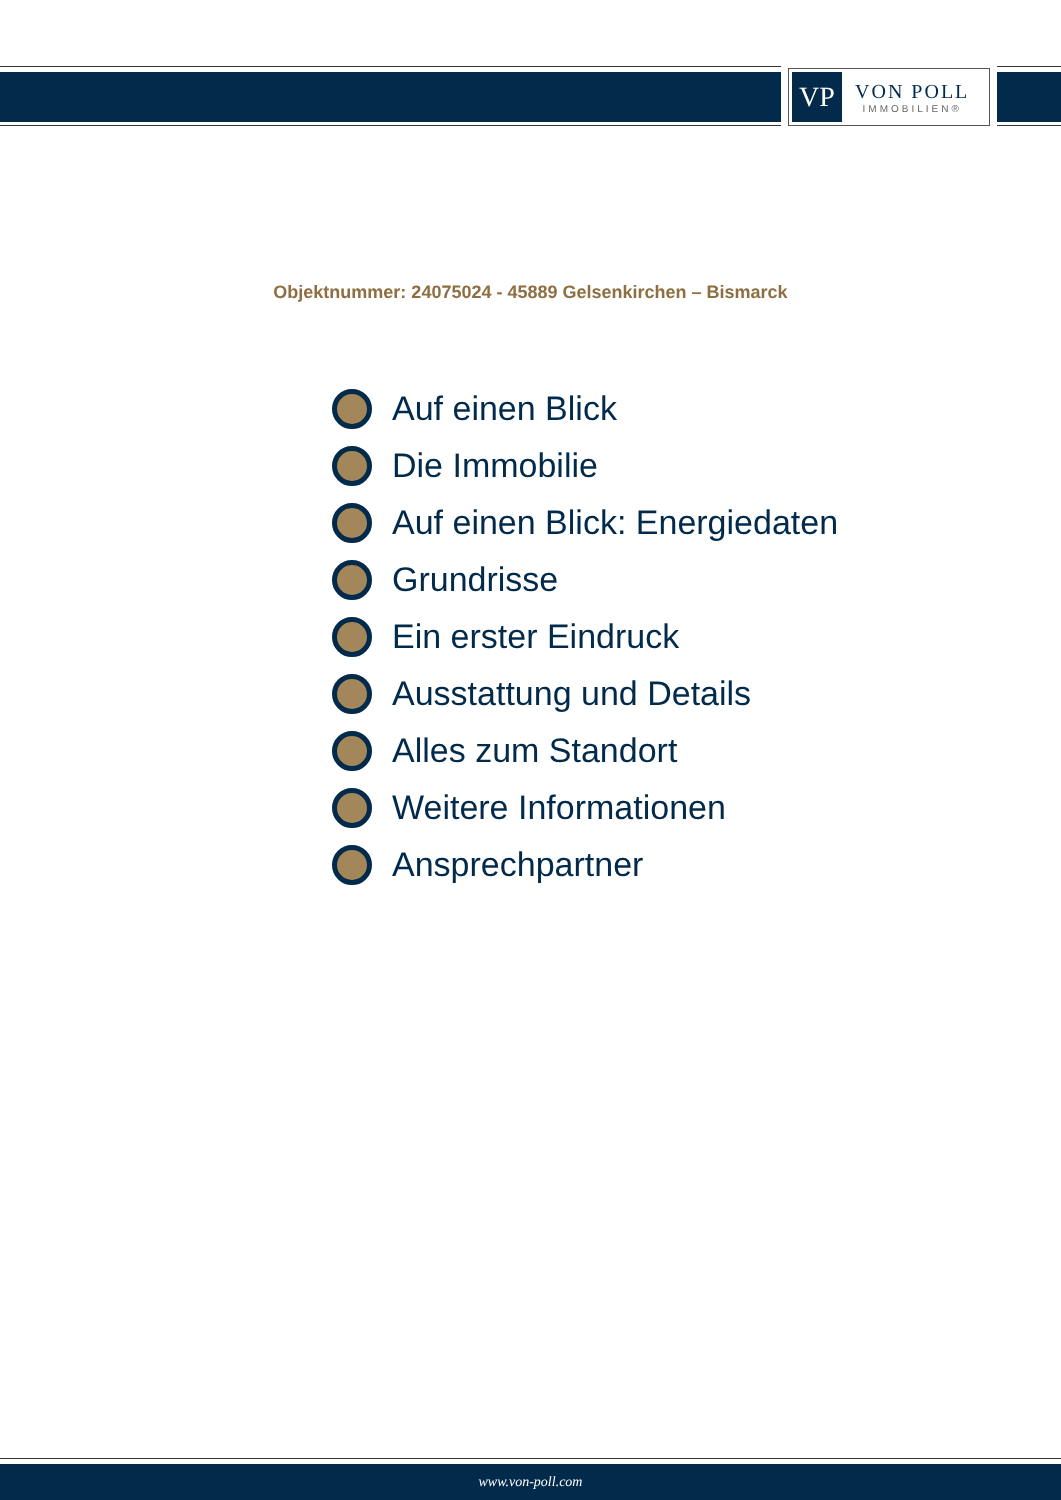VP
VON POLL
IMMOBILIEN®
Objektnummer: 24075024 - 45889 Gelsenkirchen – Bismarck
Auf einen Blick
Die Immobilie
Auf einen Blick: Energiedaten
Grundrisse
Ein erster Eindruck
Ausstattung und Details
Alles zum Standort
Weitere Informationen
Ansprechpartner
www.von-poll.com